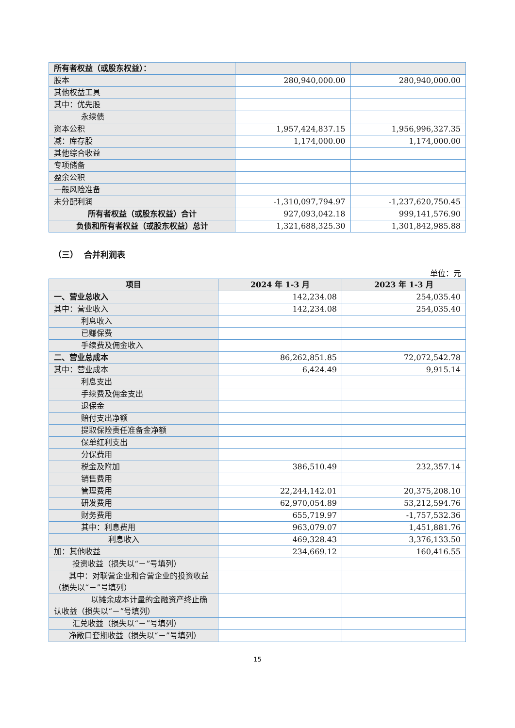| 所有者权益（或股东权益）： | | |
| 股本 | 280,940,000.00 | 280,940,000.00 |
| 其他权益工具 | | |
| 其中：优先股 | | |
| 永续债 | | |
| 资本公积 | 1,957,424,837.15 | 1,956,996,327.35 |
| 减：库存股 | 1,174,000.00 | 1,174,000.00 |
| 其他综合收益 | | |
| 专项储备 | | |
| 盈余公积 | | |
| 一般风险准备 | | |
| 未分配利润 | -1,310,097,794.97 | -1,237,620,750.45 |
| 所有者权益（或股东权益）合计 | 927,093,042.18 | 999,141,576.90 |
| 负债和所有者权益（或股东权益）总计 | 1,321,688,325.30 | 1,301,842,985.88 |
（三） 合并利润表
单位：元
| 项目 | 2024 年 1-3 月 | 2023 年 1-3 月 |
| --- | --- | --- |
| 一、营业总收入 | 142,234.08 | 254,035.40 |
| 其中：营业收入 | 142,234.08 | 254,035.40 |
| 利息收入 | | |
| 已赚保费 | | |
| 手续费及佣金收入 | | |
| 二、营业总成本 | 86,262,851.85 | 72,072,542.78 |
| 其中：营业成本 | 6,424.49 | 9,915.14 |
| 利息支出 | | |
| 手续费及佣金支出 | | |
| 退保金 | | |
| 赔付支出净额 | | |
| 提取保险责任准备金净额 | | |
| 保单红利支出 | | |
| 分保费用 | | |
| 税金及附加 | 386,510.49 | 232,357.14 |
| 销售费用 | | |
| 管理费用 | 22,244,142.01 | 20,375,208.10 |
| 研发费用 | 62,970,054.89 | 53,212,594.76 |
| 财务费用 | 655,719.97 | -1,757,532.36 |
| 其中：利息费用 | 963,079.07 | 1,451,881.76 |
| 利息收入 | 469,328.43 | 3,376,133.50 |
| 加：其他收益 | 234,669.12 | 160,416.55 |
| 投资收益（损失以“－”号填列） | | |
| 其中：对联营企业和合营企业的投资收益（损失以“－”号填列） | | |
| 以摊余成本计量的金融资产终止确认收益（损失以“－”号填列） | | |
| 汇兑收益（损失以“－”号填列） | | |
| 净敞口套期收益（损失以“－”号填列） | | |
15